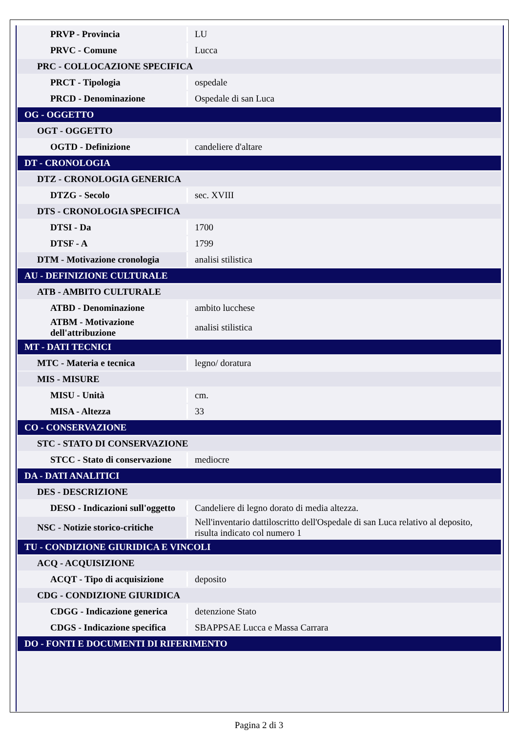| PRVP - Provincia | LU |
| PRVC - Comune | Lucca |
| PRC - COLLOCAZIONE SPECIFICA | |
| PRCT - Tipologia | ospedale |
| PRCD - Denominazione | Ospedale di san Luca |
| OG - OGGETTO | |
| OGT - OGGETTO | |
| OGTD - Definizione | candeliere d'altare |
| DT - CRONOLOGIA | |
| DTZ - CRONOLOGIA GENERICA | |
| DTZG - Secolo | sec. XVIII |
| DTS - CRONOLOGIA SPECIFICA | |
| DTSI - Da | 1700 |
| DTSF - A | 1799 |
| DTM - Motivazione cronologia | analisi stilistica |
| AU - DEFINIZIONE CULTURALE | |
| ATB - AMBITO CULTURALE | |
| ATBD - Denominazione | ambito lucchese |
| ATBM - Motivazione dell'attribuzione | analisi stilistica |
| MT - DATI TECNICI | |
| MTC - Materia e tecnica | legno/ doratura |
| MIS - MISURE | |
| MISU - Unità | cm. |
| MISA - Altezza | 33 |
| CO - CONSERVAZIONE | |
| STC - STATO DI CONSERVAZIONE | |
| STCC - Stato di conservazione | mediocre |
| DA - DATI ANALITICI | |
| DES - DESCRIZIONE | |
| DESO - Indicazioni sull'oggetto | Candeliere di legno dorato di media altezza. |
| NSC - Notizie storico-critiche | Nell'inventario dattiloscritto dell'Ospedale di san Luca relativo al deposito, risulta indicato col numero 1 |
| TU - CONDIZIONE GIURIDICA E VINCOLI | |
| ACQ - ACQUISIZIONE | |
| ACQT - Tipo di acquisizione | deposito |
| CDG - CONDIZIONE GIURIDICA | |
| CDGG - Indicazione generica | detenzione Stato |
| CDGS - Indicazione specifica | SBAPPSAE Lucca e Massa Carrara |
| DO - FONTI E DOCUMENTI DI RIFERIMENTO | |
Pagina 2 di 3